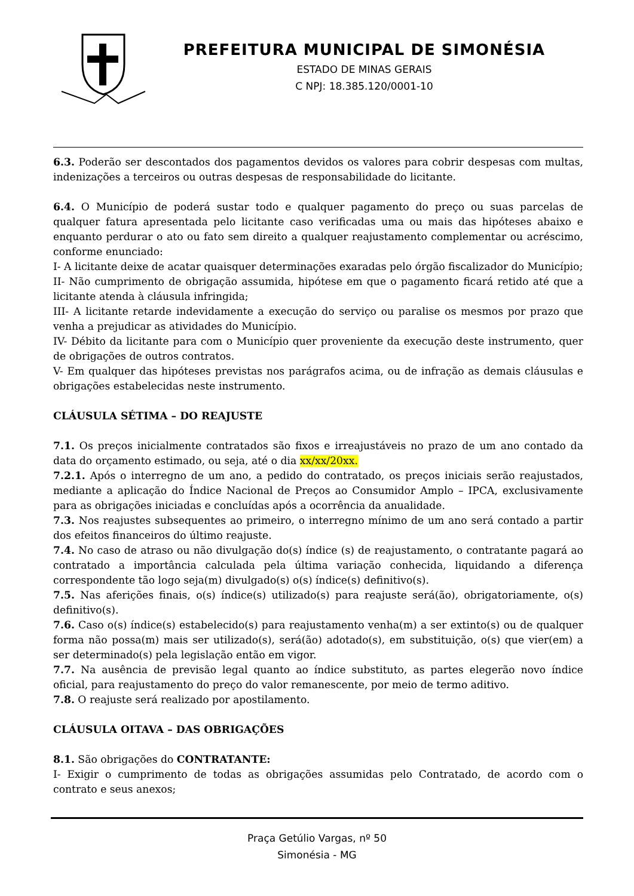PREFEITURA MUNICIPAL DE SIMONÉSIA
ESTADO DE MINAS GERAIS
C NPJ: 18.385.120/0001-10
6.3. Poderão ser descontados dos pagamentos devidos os valores para cobrir despesas com multas, indenizações a terceiros ou outras despesas de responsabilidade do licitante.
6.4. O Município de poderá sustar todo e qualquer pagamento do preço ou suas parcelas de qualquer fatura apresentada pelo licitante caso verificadas uma ou mais das hipóteses abaixo e enquanto perdurar o ato ou fato sem direito a qualquer reajustamento complementar ou acréscimo, conforme enunciado:
I- A licitante deixe de acatar quaisquer determinações exaradas pelo órgão fiscalizador do Município;
II- Não cumprimento de obrigação assumida, hipótese em que o pagamento ficará retido até que a licitante atenda à cláusula infringida;
III- A licitante retarde indevidamente a execução do serviço ou paralise os mesmos por prazo que venha a prejudicar as atividades do Município.
IV- Débito da licitante para com o Município quer proveniente da execução deste instrumento, quer de obrigações de outros contratos.
V- Em qualquer das hipóteses previstas nos parágrafos acima, ou de infração as demais cláusulas e obrigações estabelecidas neste instrumento.
CLÁUSULA SÉTIMA – DO REAJUSTE
7.1. Os preços inicialmente contratados são fixos e irreajustáveis no prazo de um ano contado da data do orçamento estimado, ou seja, até o dia xx/xx/20xx.
7.2.1. Após o interregno de um ano, a pedido do contratado, os preços iniciais serão reajustados, mediante a aplicação do Índice Nacional de Preços ao Consumidor Amplo – IPCA, exclusivamente para as obrigações iniciadas e concluídas após a ocorrência da anualidade.
7.3. Nos reajustes subsequentes ao primeiro, o interregno mínimo de um ano será contado a partir dos efeitos financeiros do último reajuste.
7.4. No caso de atraso ou não divulgação do(s) índice (s) de reajustamento, o contratante pagará ao contratado a importância calculada pela última variação conhecida, liquidando a diferença correspondente tão logo seja(m) divulgado(s) o(s) índice(s) definitivo(s).
7.5. Nas aferições finais, o(s) índice(s) utilizado(s) para reajuste será(ão), obrigatoriamente, o(s) definitivo(s).
7.6. Caso o(s) índice(s) estabelecido(s) para reajustamento venha(m) a ser extinto(s) ou de qualquer forma não possa(m) mais ser utilizado(s), será(ão) adotado(s), em substituição, o(s) que vier(em) a ser determinado(s) pela legislação então em vigor.
7.7. Na ausência de previsão legal quanto ao índice substituto, as partes elegerão novo índice oficial, para reajustamento do preço do valor remanescente, por meio de termo aditivo.
7.8. O reajuste será realizado por apostilamento.
CLÁUSULA OITAVA – DAS OBRIGAÇÕES
8.1. São obrigações do CONTRATANTE:
I- Exigir o cumprimento de todas as obrigações assumidas pelo Contratado, de acordo com o contrato e seus anexos;
Praça Getúlio Vargas, nº 50
Simonésia - MG